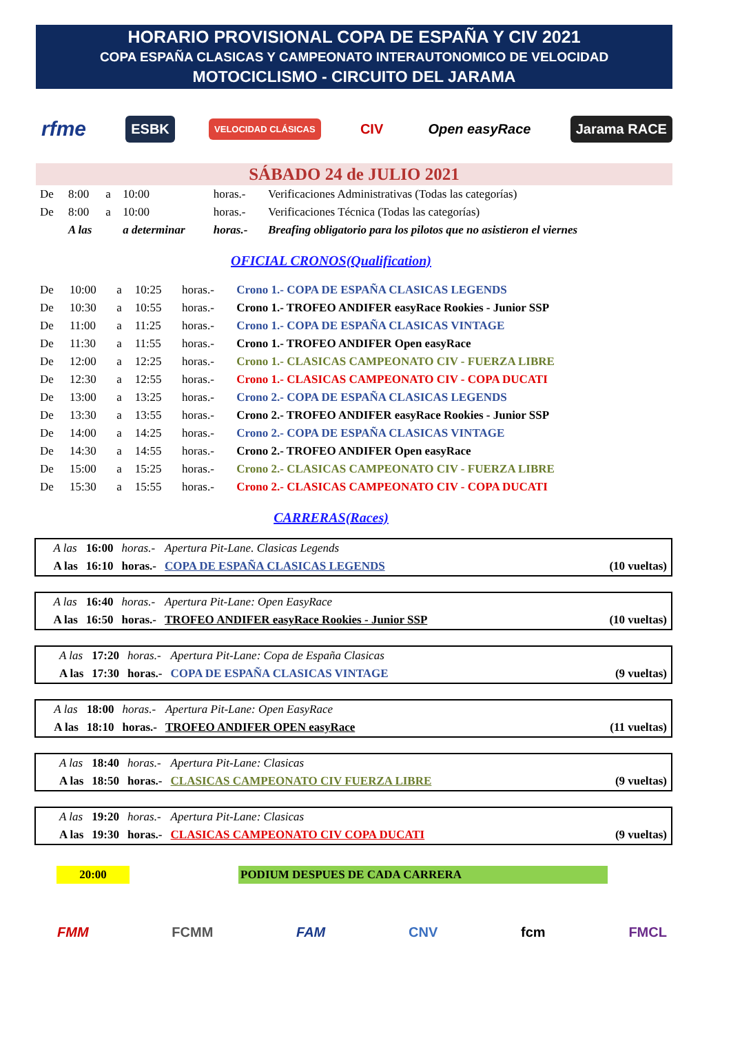HORARIO PROVISIONAL COPA DE ESPAÑA Y CIV 2021
COPA ESPAÑA CLASICAS Y CAMPEONATO INTERAUTONOMICO DE VELOCIDAD
MOTOCICLISMO - CIRCUITO DEL JARAMA
rfme ESBK VELOCIDAD CLÁSICAS CIV Open easyRace Jarama RACE
SÁBADO 24 de JULIO 2021
| De | 8:00 | a | 10:00 | horas.- | Verificaciones Administrativas (Todas las categorías) |
| De | 8:00 | a | 10:00 | horas.- | Verificaciones Técnica (Todas las categorías) |
| | A las | | a determinar | horas.- | Breafing obligatorio para los pilotos que no asistieron el viernes |
OFICIAL CRONOS(Qualification)
| De | 10:00 | a | 10:25 | horas.- | Crono 1.- COPA DE ESPAÑA CLASICAS LEGENDS |
| De | 10:30 | a | 10:55 | horas.- | Crono 1.- TROFEO ANDIFER easyRace Rookies - Junior SSP |
| De | 11:00 | a | 11:25 | horas.- | Crono 1.- COPA DE ESPAÑA CLASICAS VINTAGE |
| De | 11:30 | a | 11:55 | horas.- | Crono 1.- TROFEO ANDIFER Open easyRace |
| De | 12:00 | a | 12:25 | horas.- | Crono 1.- CLASICAS CAMPEONATO CIV - FUERZA LIBRE |
| De | 12:30 | a | 12:55 | horas.- | Crono 1.- CLASICAS CAMPEONATO CIV - COPA DUCATI |
| De | 13:00 | a | 13:25 | horas.- | Crono 2.- COPA DE ESPAÑA CLASICAS LEGENDS |
| De | 13:30 | a | 13:55 | horas.- | Crono 2.- TROFEO ANDIFER easyRace Rookies - Junior SSP |
| De | 14:00 | a | 14:25 | horas.- | Crono 2.- COPA DE ESPAÑA CLASICAS VINTAGE |
| De | 14:30 | a | 14:55 | horas.- | Crono 2.- TROFEO ANDIFER Open easyRace |
| De | 15:00 | a | 15:25 | horas.- | Crono 2.- CLASICAS CAMPEONATO CIV - FUERZA LIBRE |
| De | 15:30 | a | 15:55 | horas.- | Crono 2.- CLASICAS CAMPEONATO CIV - COPA DUCATI |
CARRERAS(Races)
| | A las | 16:00 | horas.- | Apertura Pit-Lane. Clasicas Legends | |
| | A las | 16:10 | horas.- | COPA DE ESPAÑA CLASICAS LEGENDS | (10 vueltas) |
| | A las | 16:40 | horas.- | Apertura Pit-Lane: Open EasyRace | |
| | A las | 16:50 | horas.- | TROFEO ANDIFER easyRace Rookies - Junior SSP | (10 vueltas) |
| | A las | 17:20 | horas.- | Apertura Pit-Lane: Copa de España Clasicas | |
| | A las | 17:30 | horas.- | COPA DE ESPAÑA CLASICAS VINTAGE | (9 vueltas) |
| | A las | 18:00 | horas.- | Apertura Pit-Lane: Open EasyRace | |
| | A las | 18:10 | horas.- | TROFEO ANDIFER OPEN easyRace | (11 vueltas) |
| | A las | 18:40 | horas.- | Apertura Pit-Lane: Clasicas | |
| | A las | 18:50 | horas.- | CLASICAS CAMPEONATO CIV FUERZA LIBRE | (9 vueltas) |
| | A las | 19:20 | horas.- | Apertura Pit-Lane: Clasicas | |
| | A las | 19:30 | horas.- | CLASICAS CAMPEONATO CIV COPA DUCATI | (9 vueltas) |
20:00 PODIUM DESPUES DE CADA CARRERA
FMM FCMM FAM CNV fcm FMCL